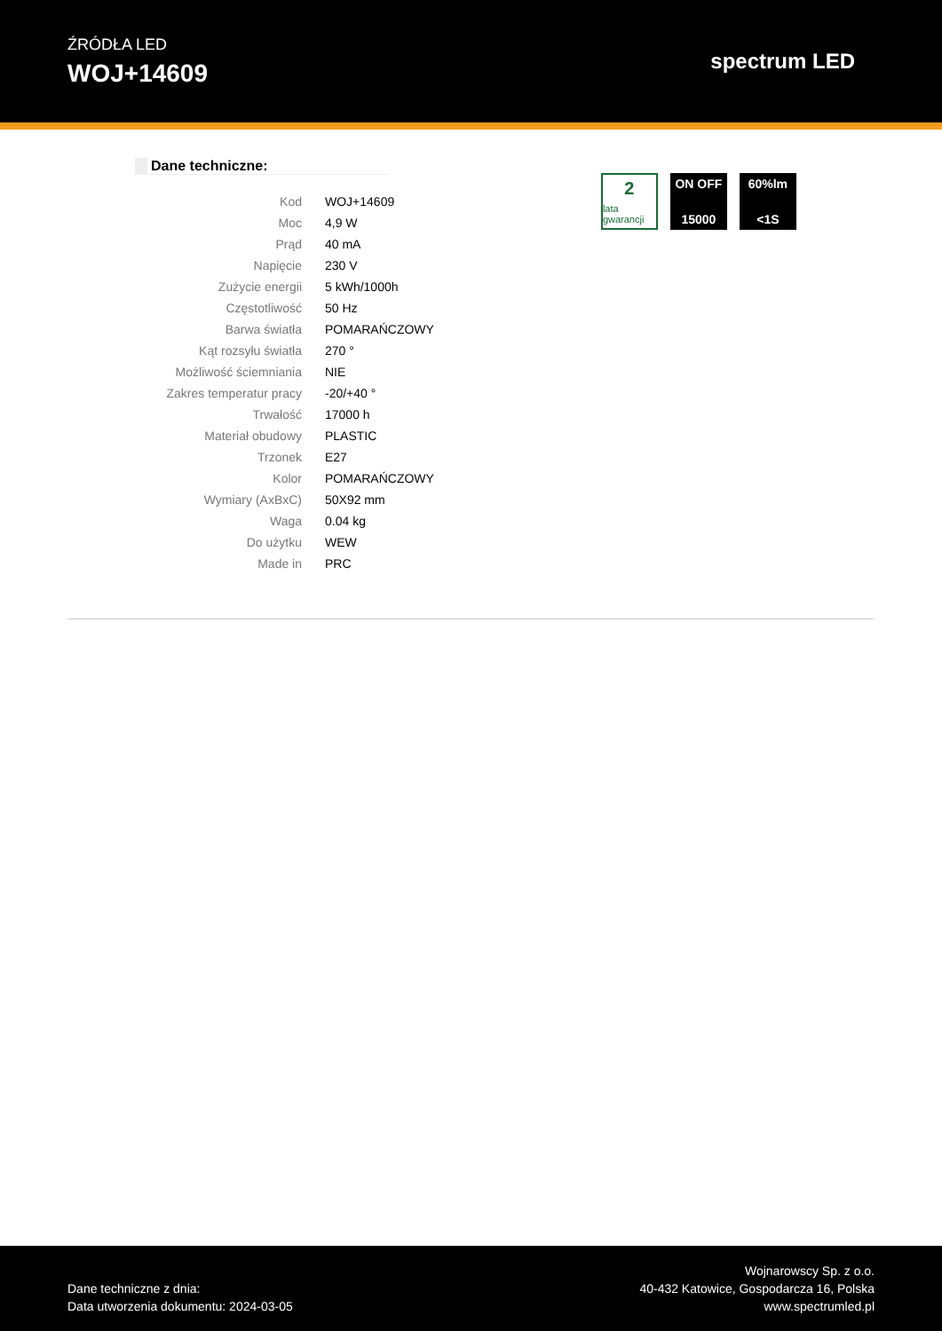ŹRÓDŁA LED
WOJ+14609
spectrum LED
Dane techniczne:
| Kod | WOJ+14609 |
| Moc | 4,9 W |
| Prąd | 40 mA |
| Napięcie | 230 V |
| Zużycie energii | 5 kWh/1000h |
| Częstotliwość | 50 Hz |
| Barwa światła | POMARAŃCZOWY |
| Kąt rozsyłu światła | 270 ° |
| Możliwość ściemniania | NIE |
| Zakres temperatur pracy | -20/+40 ° |
| Trwałość | 17000 h |
| Materiał obudowy | PLASTIC |
| Trzonek | E27 |
| Kolor | POMARAŃCZOWY |
| Wymiary (AxBxC) | 50X92 mm |
| Waga | 0.04 kg |
| Do użytku | WEW |
| Made in | PRC |
2
lata gwarancji
ON OFF
15000
60%lm
<1S
Dane techniczne z dnia:
Data utworzenia dokumentu: 2024-03-05
Wojnarowscy Sp. z o.o.
40-432 Katowice, Gospodarcza 16, Polska
www.spectrumled.pl